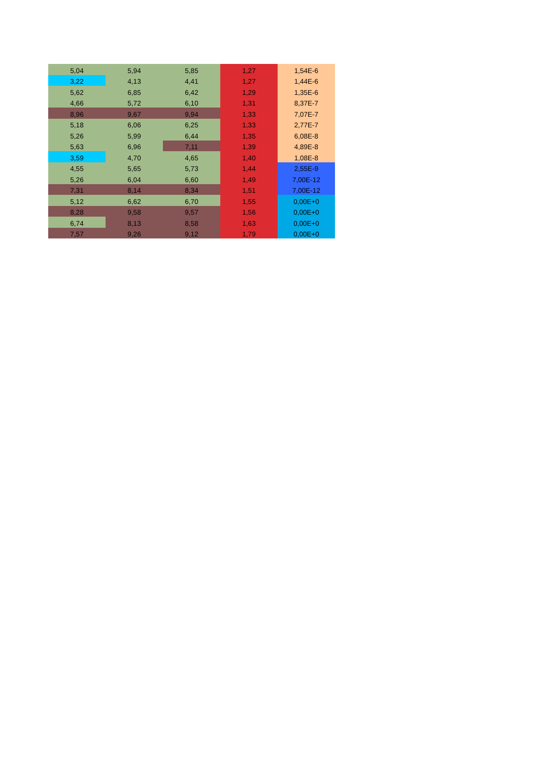| 5,04 | 5,94 | 5,85 | 1,27 | 1,54E-6 |
| 3,22 | 4,13 | 4,41 | 1,27 | 1,44E-6 |
| 5,62 | 6,85 | 6,42 | 1,29 | 1,35E-6 |
| 4,66 | 5,72 | 6,10 | 1,31 | 8,37E-7 |
| 8,96 | 9,67 | 9,94 | 1,33 | 7,07E-7 |
| 5,18 | 6,06 | 6,25 | 1,33 | 2,77E-7 |
| 5,26 | 5,99 | 6,44 | 1,35 | 6,08E-8 |
| 5,63 | 6,96 | 7,11 | 1,39 | 4,89E-8 |
| 3,59 | 4,70 | 4,65 | 1,40 | 1,08E-8 |
| 4,55 | 5,65 | 5,73 | 1,44 | 2,55E-9 |
| 5,26 | 6,04 | 6,60 | 1,49 | 7,00E-12 |
| 7,31 | 8,14 | 8,34 | 1,51 | 7,00E-12 |
| 5,12 | 6,62 | 6,70 | 1,55 | 0,00E+0 |
| 8,28 | 9,58 | 9,57 | 1,56 | 0,00E+0 |
| 6,74 | 8,13 | 8,58 | 1,63 | 0,00E+0 |
| 7,57 | 9,26 | 9,12 | 1,79 | 0,00E+0 |